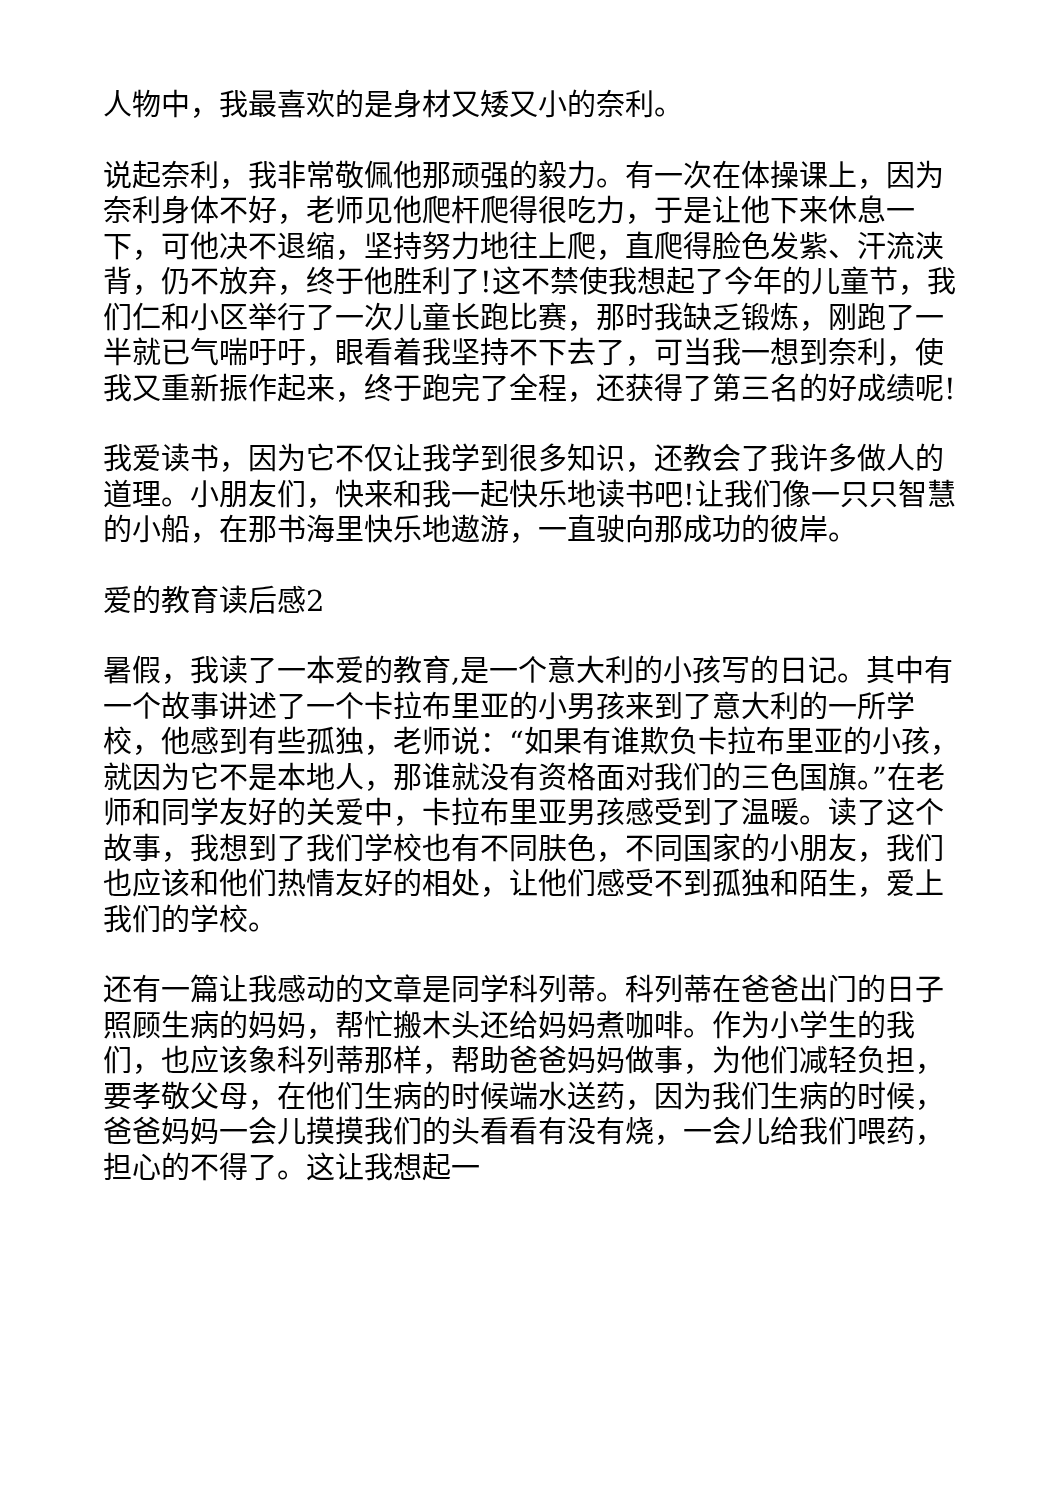人物中，我最喜欢的是身材又矮又小的奈利。
说起奈利，我非常敬佩他那顽强的毅力。有一次在体操课上，因为奈利身体不好，老师见他爬杆爬得很吃力，于是让他下来休息一下，可他决不退缩，坚持努力地往上爬，直爬得脸色发紫、汗流浃背，仍不放弃，终于他胜利了!这不禁使我想起了今年的儿童节，我们仁和小区举行了一次儿童长跑比赛，那时我缺乏锻炼，刚跑了一半就已气喘吁吁，眼看着我坚持不下去了，可当我一想到奈利，使我又重新振作起来，终于跑完了全程，还获得了第三名的好成绩呢!
我爱读书，因为它不仅让我学到很多知识，还教会了我许多做人的道理。小朋友们，快来和我一起快乐地读书吧!让我们像一只只智慧的小船，在那书海里快乐地遨游，一直驶向那成功的彼岸。
爱的教育读后感2
暑假，我读了一本爱的教育,是一个意大利的小孩写的日记。其中有一个故事讲述了一个卡拉布里亚的小男孩来到了意大利的一所学校，他感到有些孤独，老师说：“如果有谁欺负卡拉布里亚的小孩，就因为它不是本地人，那谁就没有资格面对我们的三色国旗。”在老师和同学友好的关爱中，卡拉布里亚男孩感受到了温暖。读了这个故事，我想到了我们学校也有不同肤色，不同国家的小朋友，我们也应该和他们热情友好的相处，让他们感受不到孤独和陌生，爱上我们的学校。
还有一篇让我感动的文章是同学科列蒂。科列蒂在爸爸出门的日子照顾生病的妈妈，帮忙搬木头还给妈妈煮咖啡。作为小学生的我们，也应该象科列蒂那样，帮助爸爸妈妈做事，为他们减轻负担，要孝敬父母，在他们生病的时候端水送药，因为我们生病的时候，爸爸妈妈一会儿摸摸我们的头看看有没有烧，一会儿给我们喂药，担心的不得了。这让我想起一